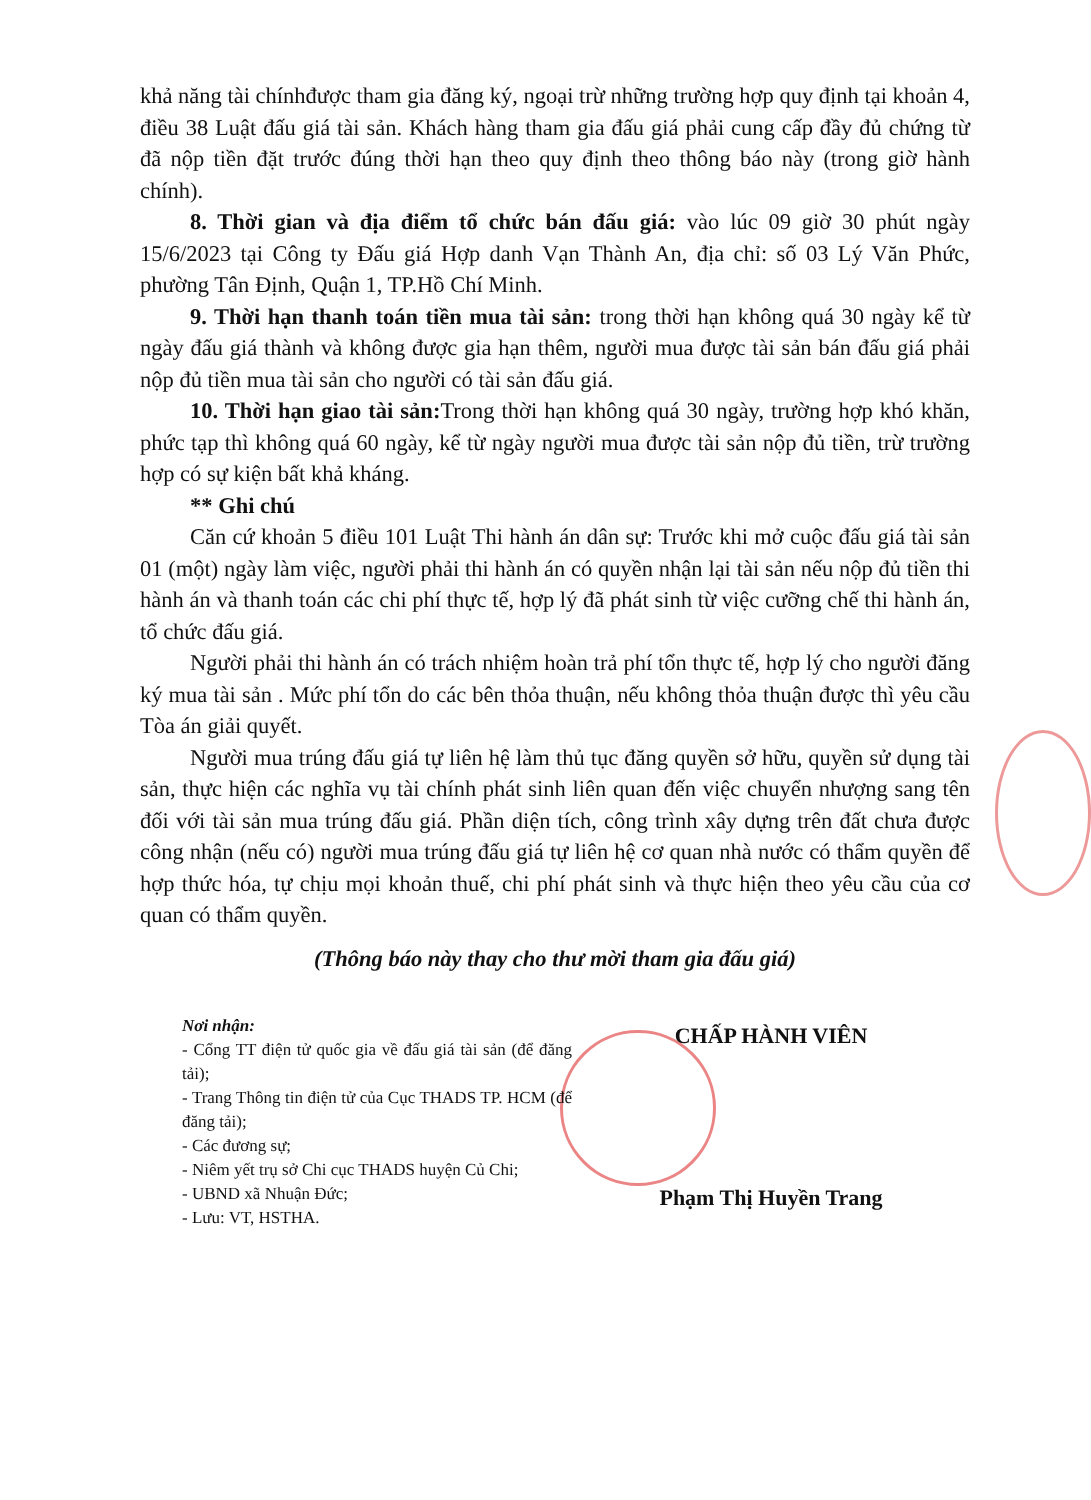khả năng tài chínhđược tham gia đăng ký, ngoại trừ những trường hợp quy định tại khoản 4, điều 38 Luật đấu giá tài sản. Khách hàng tham gia đấu giá phải cung cấp đầy đủ chứng từ đã nộp tiền đặt trước đúng thời hạn theo quy định theo thông báo này (trong giờ hành chính).
8. Thời gian và địa điểm tổ chức bán đấu giá: vào lúc 09 giờ 30 phút ngày 15/6/2023 tại Công ty Đấu giá Hợp danh Vạn Thành An, địa chỉ: số 03 Lý Văn Phức, phường Tân Định, Quận 1, TP.Hồ Chí Minh.
9. Thời hạn thanh toán tiền mua tài sản: trong thời hạn không quá 30 ngày kể từ ngày đấu giá thành và không được gia hạn thêm, người mua được tài sản bán đấu giá phải nộp đủ tiền mua tài sản cho người có tài sản đấu giá.
10. Thời hạn giao tài sản: Trong thời hạn không quá 30 ngày, trường hợp khó khăn, phức tạp thì không quá 60 ngày, kể từ ngày người mua được tài sản nộp đủ tiền, trừ trường hợp có sự kiện bất khả kháng.
** Ghi chú
Căn cứ khoản 5 điều 101 Luật Thi hành án dân sự: Trước khi mở cuộc đấu giá tài sản 01 (một) ngày làm việc, người phải thi hành án có quyền nhận lại tài sản nếu nộp đủ tiền thi hành án và thanh toán các chi phí thực tế, hợp lý đã phát sinh từ việc cưỡng chế thi hành án, tổ chức đấu giá.
Người phải thi hành án có trách nhiệm hoàn trả phí tổn thực tế, hợp lý cho người đăng ký mua tài sản . Mức phí tổn do các bên thỏa thuận, nếu không thỏa thuận được thì yêu cầu Tòa án giải quyết.
Người mua trúng đấu giá tự liên hệ làm thủ tục đăng quyền sở hữu, quyền sử dụng tài sản, thực hiện các nghĩa vụ tài chính phát sinh liên quan đến việc chuyển nhượng sang tên đối với tài sản mua trúng đấu giá. Phần diện tích, công trình xây dựng trên đất chưa được công nhận (nếu có) người mua trúng đấu giá tự liên hệ cơ quan nhà nước có thẩm quyền để hợp thức hóa, tự chịu mọi khoản thuế, chi phí phát sinh và thực hiện theo yêu cầu của cơ quan có thẩm quyền.
(Thông báo này thay cho thư mời tham gia đấu giá)
Nơi nhận:
- Cổng TT điện tử quốc gia về đấu giá tài sản (để đăng tải);
- Trang Thông tin điện tử của Cục THADS TP. HCM (để đăng tải);
- Các đương sự;
- Niêm yết trụ sở Chi cục THADS huyện Củ Chi;
- UBND xã Nhuận Đức;
- Lưu: VT, HSTHA.
CHẤP HÀNH VIÊN
Phạm Thị Huyền Trang